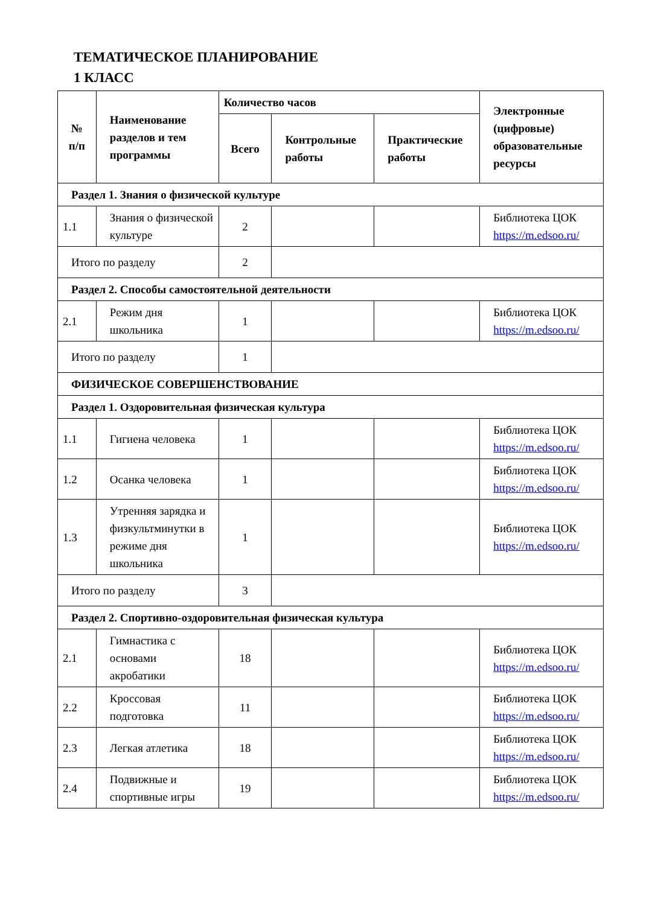ТЕМАТИЧЕСКОЕ ПЛАНИРОВАНИЕ
1 КЛАСС
| № п/п | Наименование разделов и тем программы | Количество часов | | | Электронные (цифровые) образовательные ресурсы |
| --- | --- | --- | --- | --- | --- |
| | | Всего | Контрольные работы | Практические работы | |
| Раздел 1. Знания о физической культуре | | | | | |
| 1.1 | Знания о физической культуре | 2 | | | Библиотека ЦОК https://m.edsoo.ru/ |
| Итого по разделу | | 2 | | | |
| Раздел 2. Способы самостоятельной деятельности | | | | | |
| 2.1 | Режим дня школьника | 1 | | | Библиотека ЦОК https://m.edsoo.ru/ |
| Итого по разделу | | 1 | | | |
| ФИЗИЧЕСКОЕ СОВЕРШЕНСТВОВАНИЕ | | | | | |
| Раздел 1. Оздоровительная физическая культура | | | | | |
| 1.1 | Гигиена человека | 1 | | | Библиотека ЦОК https://m.edsoo.ru/ |
| 1.2 | Осанка человека | 1 | | | Библиотека ЦОК https://m.edsoo.ru/ |
| 1.3 | Утренняя зарядка и физкультминутки в режиме дня школьника | 1 | | | Библиотека ЦОК https://m.edsoo.ru/ |
| Итого по разделу | | 3 | | | |
| Раздел 2. Спортивно-оздоровительная физическая культура | | | | | |
| 2.1 | Гимнастика с основами акробатики | 18 | | | Библиотека ЦОК https://m.edsoo.ru/ |
| 2.2 | Кроссовая подготовка | 11 | | | Библиотека ЦОК https://m.edsoo.ru/ |
| 2.3 | Легкая атлетика | 18 | | | Библиотека ЦОК https://m.edsoo.ru/ |
| 2.4 | Подвижные и спортивные игры | 19 | | | Библиотека ЦОК https://m.edsoo.ru/ |